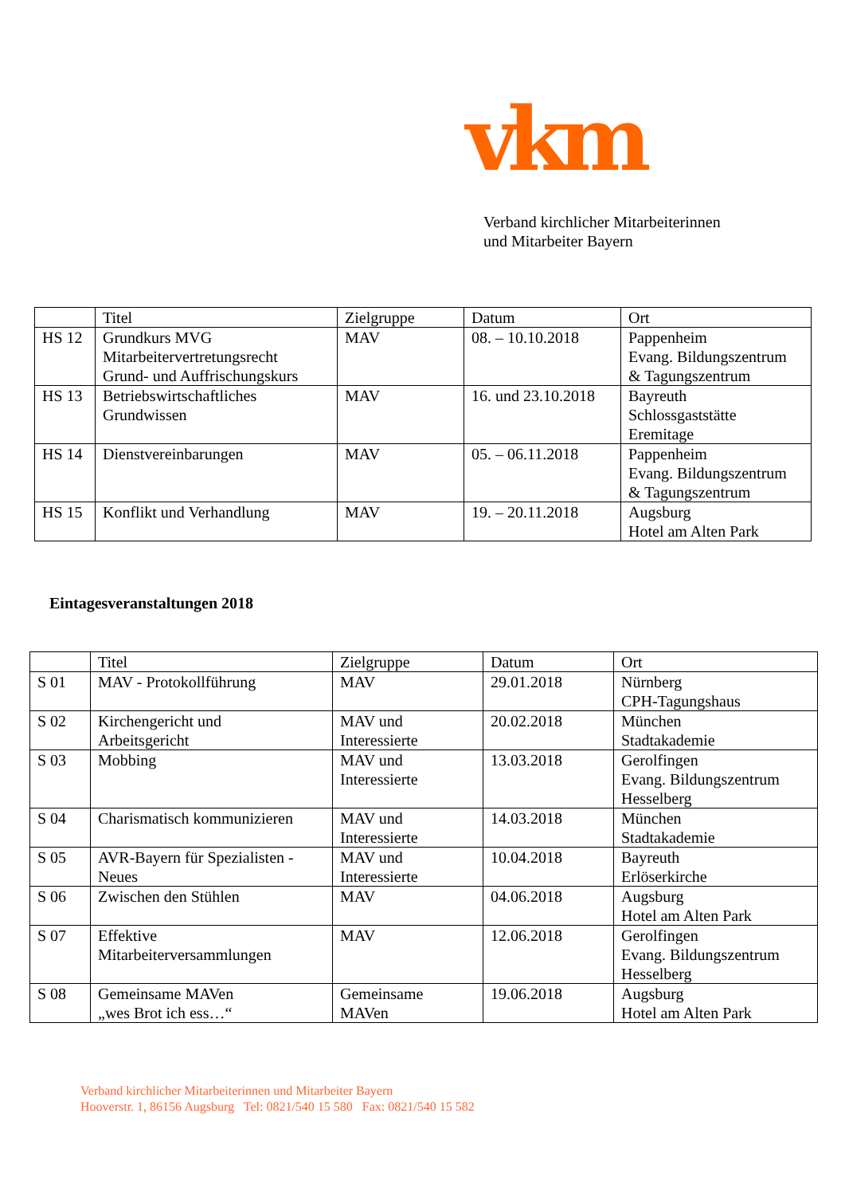vkm
Verband kirchlicher Mitarbeiterinnen
und Mitarbeiter Bayern
| | Titel | Zielgruppe | Datum | Ort |
| --- | --- | --- | --- | --- |
| HS 12 | Grundkurs MVG Mitarbeitervertretungsrecht Grund- und Auffrischungskurs | MAV | 08. – 10.10.2018 | Pappenheim Evang. Bildungszentrum & Tagungszentrum |
| HS 13 | Betriebswirtschaftliches Grundwissen | MAV | 16. und 23.10.2018 | Bayreuth Schlossgaststätte Eremitage |
| HS 14 | Dienstvereinbarungen | MAV | 05. – 06.11.2018 | Pappenheim Evang. Bildungszentrum & Tagungszentrum |
| HS 15 | Konflikt und Verhandlung | MAV | 19. – 20.11.2018 | Augsburg Hotel am Alten Park |
Eintagesveranstaltungen 2018
| | Titel | Zielgruppe | Datum | Ort |
| --- | --- | --- | --- | --- |
| S 01 | MAV - Protokollführung | MAV | 29.01.2018 | Nürnberg CPH-Tagungshaus |
| S 02 | Kirchengericht und Arbeitsgericht | MAV und Interessierte | 20.02.2018 | München Stadtakademie |
| S 03 | Mobbing | MAV und Interessierte | 13.03.2018 | Gerolfingen Evang. Bildungszentrum Hesselberg |
| S 04 | Charismatisch kommunizieren | MAV und Interessierte | 14.03.2018 | München Stadtakademie |
| S 05 | AVR-Bayern für Spezialisten - Neues | MAV und Interessierte | 10.04.2018 | Bayreuth Erlöserkirche |
| S 06 | Zwischen den Stühlen | MAV | 04.06.2018 | Augsburg Hotel am Alten Park |
| S 07 | Effektive Mitarbeiterversammlungen | MAV | 12.06.2018 | Gerolfingen Evang. Bildungszentrum Hesselberg |
| S 08 | Gemeinsame MAVen „wes Brot ich ess…“ | Gemeinsame MAVen | 19.06.2018 | Augsburg Hotel am Alten Park |
Verband kirchlicher Mitarbeiterinnen und Mitarbeiter Bayern
Hooverstr. 1, 86156 Augsburg Tel: 0821/540 15 580 Fax: 0821/540 15 582